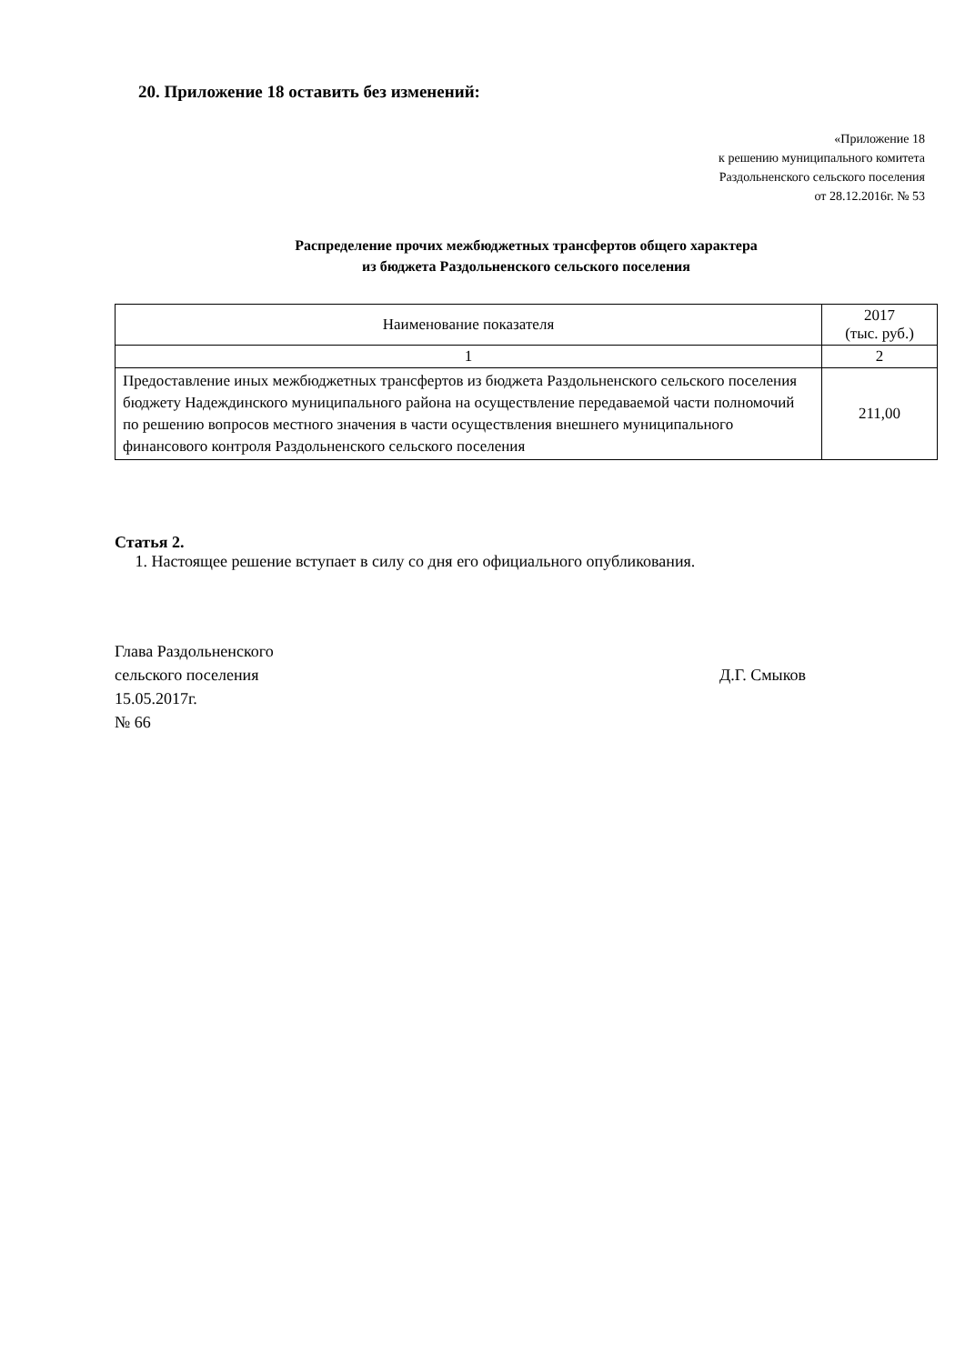20. Приложение 18 оставить без изменений:
«Приложение 18
к решению муниципального комитета
Раздольненского сельского поселения
от 28.12.2016г. № 53
Распределение прочих межбюджетных трансфертов общего характера
из бюджета Раздольненского сельского поселения
| Наименование показателя | 2017 (тыс. руб.) |
| --- | --- |
| 1 | 2 |
| Предоставление иных межбюджетных трансфертов из бюджета Раздольненского сельского поселения бюджету Надеждинского муниципального района на осуществление передаваемой части полномочий по решению вопросов местного значения в части осуществления внешнего муниципального финансового контроля Раздольненского сельского поселения | 211,00 |
Статья 2.
1. Настоящее решение вступает в силу со дня его официального опубликования.
Глава Раздольненского
сельского поселения Д.Г. Смыков
15.05.2017г.
№ 66